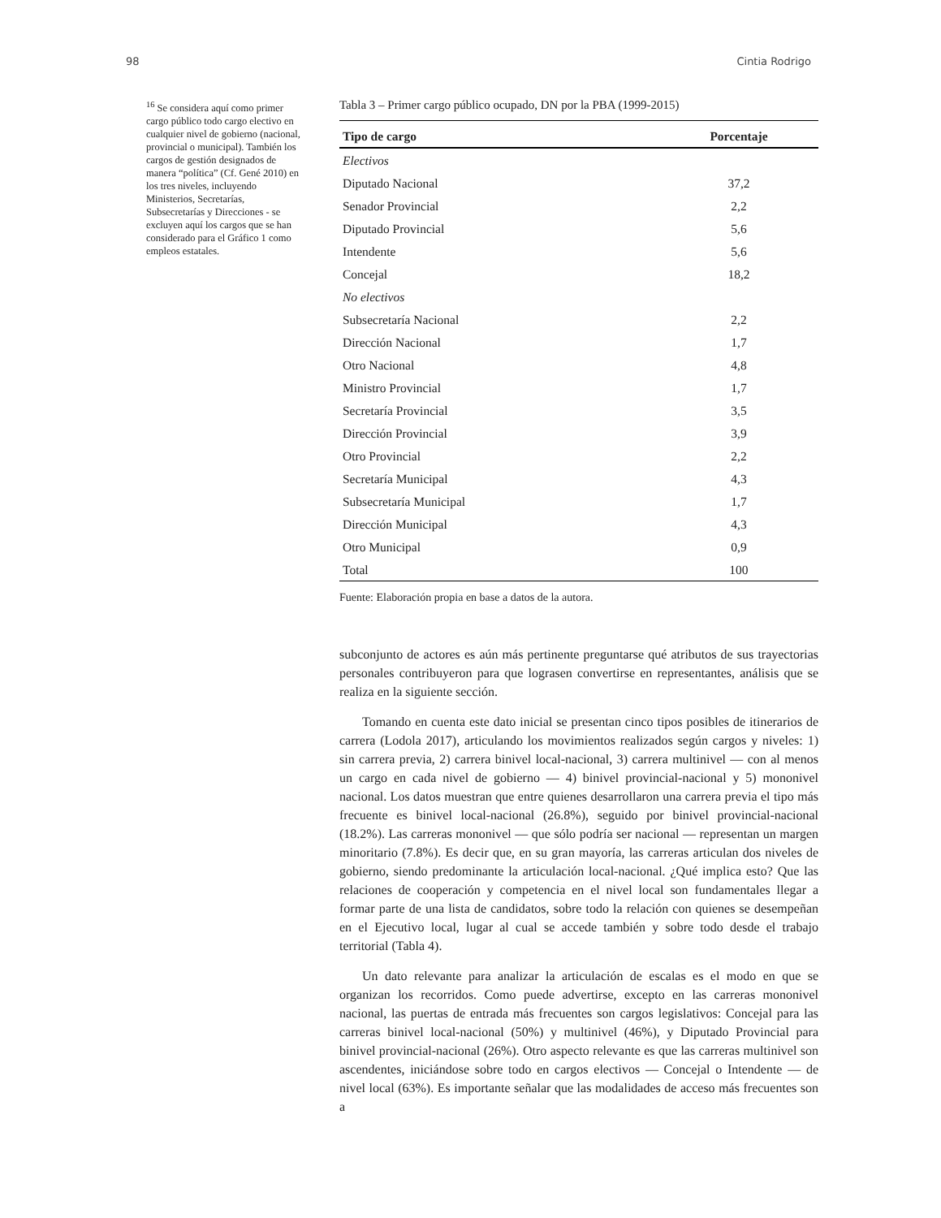98 Cintia Rodrigo
<sup>16</sup> Se considera aquí como primer cargo público todo cargo electivo en cualquier nivel de gobierno (nacional, provincial o municipal). También los cargos de gestión designados de manera “política” (Cf. Gené 2010) en los tres niveles, incluyendo Ministerios, Secretarías, Subsecretarías y Direcciones - se excluyen aquí los cargos que se han considerado para el Gráfico 1 como empleos estatales.
Tabla 3 – Primer cargo público ocupado, DN por la PBA (1999-2015)
| Tipo de cargo | Porcentaje |
| --- | --- |
| Electivos | |
| Diputado Nacional | 37,2 |
| Senador Provincial | 2,2 |
| Diputado Provincial | 5,6 |
| Intendente | 5,6 |
| Concejal | 18,2 |
| No electivos | |
| Subsecretaría Nacional | 2,2 |
| Dirección Nacional | 1,7 |
| Otro Nacional | 4,8 |
| Ministro Provincial | 1,7 |
| Secretaría Provincial | 3,5 |
| Dirección Provincial | 3,9 |
| Otro Provincial | 2,2 |
| Secretaría Municipal | 4,3 |
| Subsecretaría Municipal | 1,7 |
| Dirección Municipal | 4,3 |
| Otro Municipal | 0,9 |
| Total | 100 |
Fuente: Elaboración propia en base a datos de la autora.
subconjunto de actores es aún más pertinente preguntarse qué atributos de sus trayectorias personales contribuyeron para que lograsen convertirse en representantes, análisis que se realiza en la siguiente sección.
Tomando en cuenta este dato inicial se presentan cinco tipos posibles de itinerarios de carrera (Lodola 2017), articulando los movimientos realizados según cargos y niveles: 1) sin carrera previa, 2) carrera binivel local-nacional, 3) carrera multinivel — con al menos un cargo en cada nivel de gobierno — 4) binivel provincial-nacional y 5) mononivel nacional. Los datos muestran que entre quienes desarrollaron una carrera previa el tipo más frecuente es binivel local-nacional (26.8%), seguido por binivel provincial-nacional (18.2%). Las carreras mononivel — que sólo podría ser nacional — representan un margen minoritario (7.8%). Es decir que, en su gran mayoría, las carreras articulan dos niveles de gobierno, siendo predominante la articulación local-nacional. ¿Qué implica esto? Que las relaciones de cooperación y competencia en el nivel local son fundamentales llegar a formar parte de una lista de candidatos, sobre todo la relación con quienes se desempeñan en el Ejecutivo local, lugar al cual se accede también y sobre todo desde el trabajo territorial (Tabla 4).
Un dato relevante para analizar la articulación de escalas es el modo en que se organizan los recorridos. Como puede advertirse, excepto en las carreras mononivel nacional, las puertas de entrada más frecuentes son cargos legislativos: Concejal para las carreras binivel local-nacional (50%) y multinivel (46%), y Diputado Provincial para binivel provincial-nacional (26%). Otro aspecto relevante es que las carreras multinivel son ascendentes, iniciándose sobre todo en cargos electivos — Concejal o Intendente — de nivel local (63%). Es importante señalar que las modalidades de acceso más frecuentes son a